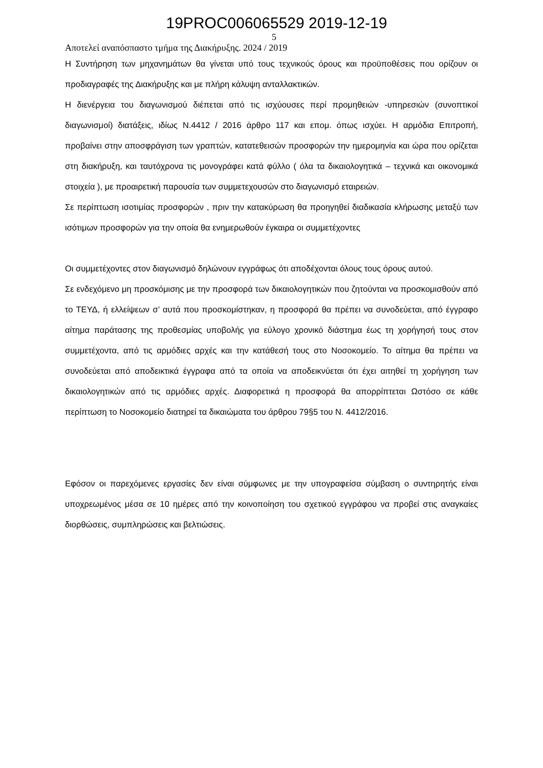19PROC006065529 2019-12-19
5
Αποτελεί αναπόσπαστο τμήμα της Διακήρυξης. 2024 / 2019
Η Συντήρηση των μηχανημάτων θα γίνεται υπό τους τεχνικούς όρους και προϋποθέσεις που ορίζουν οι προδιαγραφές της Διακήρυξης και με πλήρη κάλυψη ανταλλακτικών.
Η διενέργεια του διαγωνισμού διέπεται από τις ισχύουσες περί προμηθειών -υπηρεσιών (συνοπτικοί διαγωνισμοί) διατάξεις, ιδίως Ν.4412 / 2016 άρθρο 117 και επομ. όπως ισχύει. Η αρμόδια Επιτροπή, προβαίνει στην αποσφράγιση των γραπτών, κατατεθεισών προσφορών την ημερομηνία και ώρα που ορίζεται στη διακήρυξη, και ταυτόχρονα τις μονογράφει κατά φύλλο ( όλα τα δικαιολογητικά – τεχνικά και οικονομικά στοιχεία ), με προαιρετική παρουσία των συμμετεχουσών στο διαγωνισμό εταιρειών.
Σε περίπτωση ισοτιμίας προσφορών , πριν την κατακύρωση θα προηγηθεί διαδικασία κλήρωσης μεταξύ των ισότιμων προσφορών για την οποία θα ενημερωθούν έγκαιρα οι συμμετέχοντες
Οι συμμετέχοντες στον διαγωνισμό δηλώνουν εγγράφως ότι αποδέχονται όλους τους όρους αυτού.
Σε ενδεχόμενο μη προσκόμισης με την προσφορά των δικαιολογητικών που ζητούνται να προσκομισθούν από το ΤΕΥΔ, ή ελλείψεων σ’ αυτά που προσκομίστηκαν, η προσφορά θα πρέπει να συνοδεύεται, από έγγραφο αίτημα παράτασης της προθεσμίας υποβολής για εύλογο χρονικό διάστημα έως τη χορήγησή τους στον συμμετέχοντα, από τις αρμόδιες αρχές και την κατάθεσή τους στο Νοσοκομείο. Το αίτημα θα πρέπει να συνοδεύεται από αποδεικτικά έγγραφα από τα οποία να αποδεικνύεται ότι έχει αιτηθεί τη χορήγηση των δικαιολογητικών από τις αρμόδιες αρχές. Διαφορετικά η προσφορά θα απορρίπτεται Ωστόσο σε κάθε περίπτωση το Νοσοκομείο διατηρεί τα δικαιώματα του άρθρου 79§5 του Ν. 4412/2016.
Εφόσον οι παρεχόμενες εργασίες δεν είναι σύμφωνες με την υπογραφείσα σύμβαση ο συντηρητής είναι υποχρεωμένος μέσα σε 10 ημέρες από την κοινοποίηση του σχετικού εγγράφου να προβεί στις αναγκαίες διορθώσεις, συμπληρώσεις και βελτιώσεις.